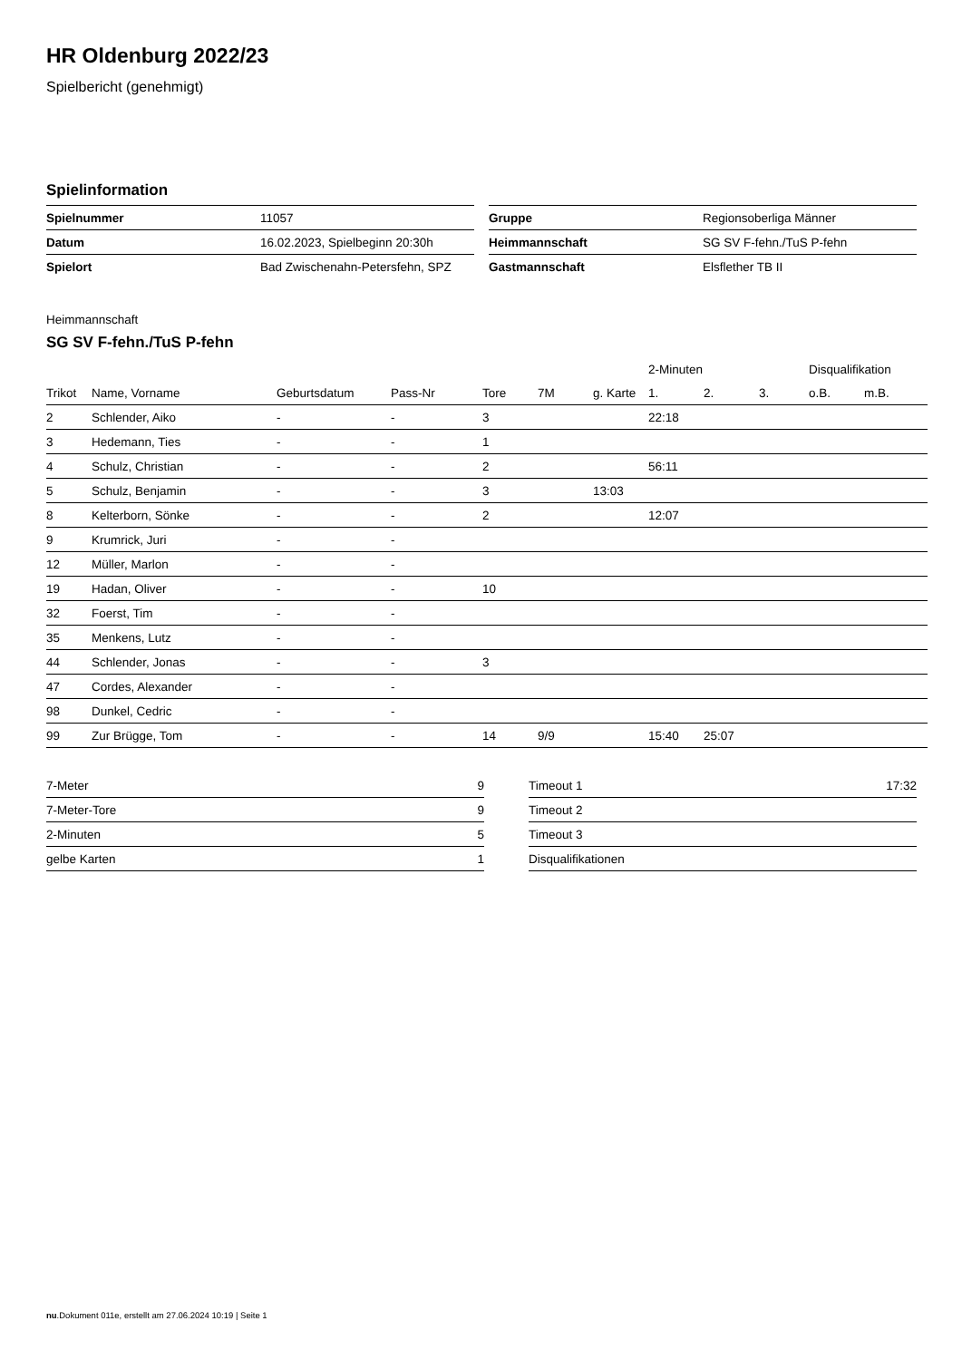HR Oldenburg 2022/23
Spielbericht (genehmigt)
Spielinformation
| Spielnummer | 11057 |
| Datum | 16.02.2023, Spielbeginn 20:30h |
| Spielort | Bad Zwischenahn-Petersfehn, SPZ |
| Gruppe | Regionsoberliga Männer |
| Heimmannschaft | SG SV F-fehn./TuS P-fehn |
| Gastmannschaft | Elsflether TB II |
Heimmannschaft
SG SV F-fehn./TuS P-fehn
| | | | | | | | 2-Minuten | | | Disqualifikation | |
| --- | --- | --- | --- | --- | --- | --- | --- | --- | --- | --- | --- |
| Trikot | Name, Vorname | Geburtsdatum | Pass-Nr | Tore | 7M | g. Karte | 1. | 2. | 3. | o.B. | m.B. |
| 2 | Schlender, Aiko | - | - | 3 | | | 22:18 | | | | |
| 3 | Hedemann, Ties | - | - | 1 | | | | | | | |
| 4 | Schulz, Christian | - | - | 2 | | | 56:11 | | | | |
| 5 | Schulz, Benjamin | - | - | 3 | | 13:03 | | | | | |
| 8 | Kelterborn, Sönke | - | - | 2 | | | 12:07 | | | | |
| 9 | Krumrick, Juri | - | - | | | | | | | | |
| 12 | Müller, Marlon | - | - | | | | | | | | |
| 19 | Hadan, Oliver | - | - | 10 | | | | | | | |
| 32 | Foerst, Tim | - | - | | | | | | | | |
| 35 | Menkens, Lutz | - | - | | | | | | | | |
| 44 | Schlender, Jonas | - | - | 3 | | | | | | | |
| 47 | Cordes, Alexander | - | - | | | | | | | | |
| 98 | Dunkel, Cedric | - | - | | | | | | | | |
| 99 | Zur Brügge, Tom | - | - | 14 | 9/9 | | 15:40 | 25:07 | | | |
| 7-Meter | 9 |
| 7-Meter-Tore | 9 |
| 2-Minuten | 5 |
| gelbe Karten | 1 |
| Timeout 1 | 17:32 |
| Timeout 2 | |
| Timeout 3 | |
| Disqualifikationen | |
nu.Dokument 011e, erstellt am 27.06.2024 10:19 | Seite 1